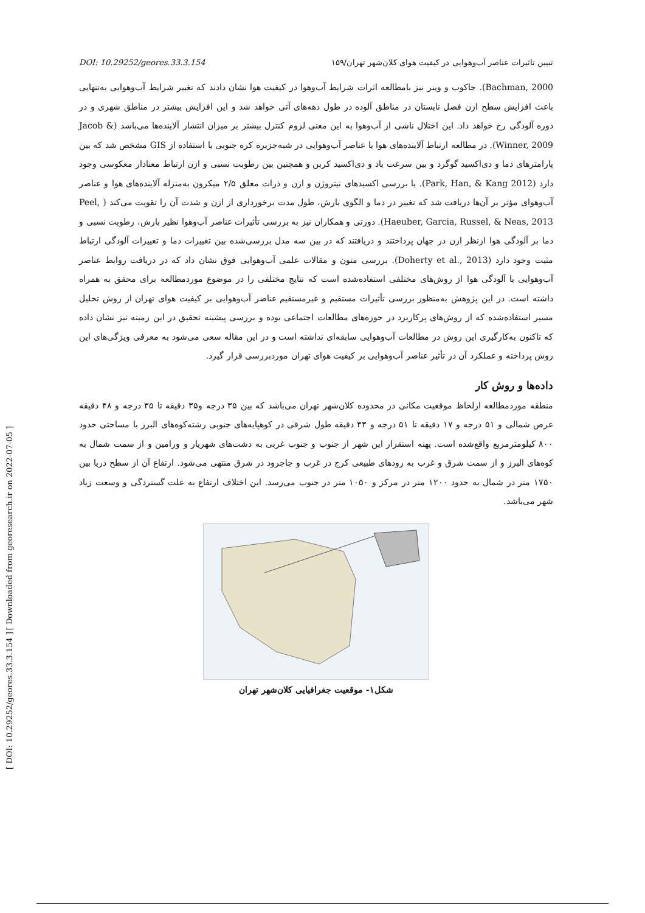[ Downloaded from georesearch.ir on 2022-07-05 ]
[ DOI: 10.29252/geores.33.3.154 ]
DOI: 10.29252/geores.33.3.154 تبیین تاثیرات عناصر آب‌وهوایی در کیفیت هوای کلان‌شهر تهران/۱۵۹
Bachman, 2000). جاکوب و وینر نیز بامطالعه اثرات شرایط آب‌وهوا در کیفیت هوا نشان دادند که تغییر شرایط آب‌وهوایی به‌تنهایی باعث افزایش سطح ازن فصل تابستان در مناطق آلوده در طول دهه‌های آتی خواهد شد و این افزایش بیشتر در مناطق شهری و در دوره آلودگی رخ خواهد داد. این اختلال ناشی از آب‌وهوا به این معنی لزوم کنترل بیشتر بر میزان انتشار آلاینده‌ها می‌باشد (Jacob & Winner, 2009). در مطالعه ارتباط آلاینده‌های هوا با عناصر آب‌وهوایی در شبه‌جزیره کره جنوبی با استفاده از GIS مشخص شد که بین پارامترهای دما و دی‌اکسید گوگرد و بین سرعت باد و دی‌اکسید کربن و همچنین بین رطوبت نسبی و ازن ارتباط معنادار معکوسی وجود دارد (Park, Han, & Kang 2012). با بررسی اکسیدهای نیتروژن و ازن و ذرات معلق ۲/۵ میکرون به‌منزله آلاینده‌های هوا و عناصر آب‌وهوای مؤثر بر آن‌ها دریافت شد که تغییر در دما و الگوی بارش، طول مدت برخورداری از ازن و شدت آن را تقویت می‌کند ( Peel, Haeuber, Garcia, Russel, & Neas, 2013). دورتی و همکاران نیز به بررسی تأثیرات عناصر آب‌وهوا نظیر بارش، رطوبت نسبی و دما بر آلودگی هوا ازنظر ازن در جهان پرداختند و دریافتند که در بین سه مدل بررسی‌شده بین تغییرات دما و تغییرات آلودگی ارتباط مثبت وجود دارد (Doherty et al., 2013). بررسی متون و مقالات علمی آب‌وهوایی فوق نشان داد که در دریافت روابط عناصر آب‌وهوایی با آلودگی هوا از روش‌های مختلفی استفاده‌شده است که نتایج مختلفی را در موضوع موردمطالعه برای محقق به همراه داشته است. در این پژوهش به‌منظور بررسی تأثیرات مستقیم و غیرمستقیم عناصر آب‌وهوایی بر کیفیت هوای تهران از روش تحلیل مسیر استفاده‌شده که از روش‌های پرکاربرد در حوزه‌های مطالعات اجتماعی بوده و بررسی پیشینه تحقیق در این زمینه نیز نشان داده که تاکنون به‌کارگیری این روش در مطالعات آب‌وهوایی سابقه‌ای نداشته است و در این مقاله سعی می‌شود به معرفی ویژگی‌های این روش پرداخته و عملکرد آن در تأثیر عناصر آب‌وهوایی بر کیفیت هوای تهران موردبررسی قرار گیرد.
داده‌ها و روش کار
منطقه موردمطالعه ازلحاظ موقعیت مکانی در محدوده کلان‌شهر تهران می‌باشد که بین ۳۵ درجه و۳۵ دقیقه تا ۳۵ درجه و ۴۸ دقیقه عرض شمالی و ۵۱ درجه و ۱۷ دقیقه تا ۵۱ درجه و ۳۳ دقیقه طول شرقی در کوهپایه‌های جنوبی رشته‌کوه‌های البرز با مساحتی حدود ۸۰۰ کیلومترمربع واقع‌شده است. پهنه استقرار این شهر از جنوب و جنوب غربی به دشت‌های شهریار و ورامین و از سمت شمال به کوه‌های البرز و از سمت شرق و غرب به رودهای طبیعی کرج در غرب و جاجرود در شرق منتهی می‌شود. ارتفاع آن از سطح دریا بین ۱۷۵۰ متر در شمال به حدود ۱۲۰۰ متر در مرکز و ۱۰۵۰ متر در جنوب می‌رسد. این اختلاف ارتفاع به علت گستردگی و وسعت زیاد شهر می‌باشد.
شکل۱- موقعیت جغرافیایی کلان‌شهر تهران